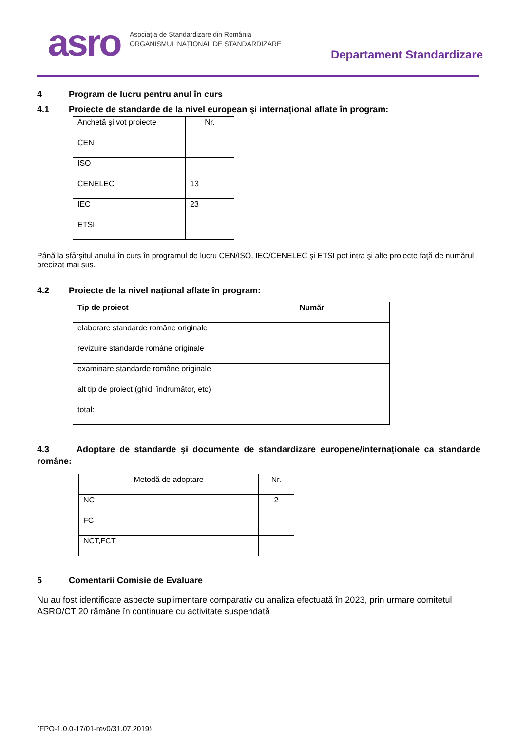asro
Asociația de Standardizare din România
ORGANISMUL NAȚIONAL DE STANDARDIZARE
Departament Standardizare
4 Program de lucru pentru anul în curs
4.1 Proiecte de standarde de la nivel european şi internațional aflate în program:
| Anchetă şi vot proiecte | Nr. |
| CEN | |
| ISO | |
| CENELEC | 13 |
| IEC | 23 |
| ETSI | |
Până la sfârșitul anului în curs în programul de lucru CEN/ISO, IEC/CENELEC şi ETSI pot intra şi alte proiecte față de numărul precizat mai sus.
4.2 Proiecte de la nivel național aflate în program:
| Tip de proiect | Număr |
| --- | --- |
| elaborare standarde române originale | |
| revizuire standarde române originale | |
| examinare standarde române originale | |
| alt tip de proiect (ghid, îndrumător, etc) | |
| total: | |
4.3 Adoptare de standarde şi documente de standardizare europene/internaționale ca standarde române:
| Metodă de adoptare | Nr. |
| NC | 2 |
| FC | |
| NCT,FCT | |
5 Comentarii Comisie de Evaluare
Nu au fost identificate aspecte suplimentare comparativ cu analiza efectuată în 2023, prin urmare comitetul ASRO/CT 20 rămâne în continuare cu activitate suspendată
(FPO-1.0.0-17/01-rev0/31.07.2019)